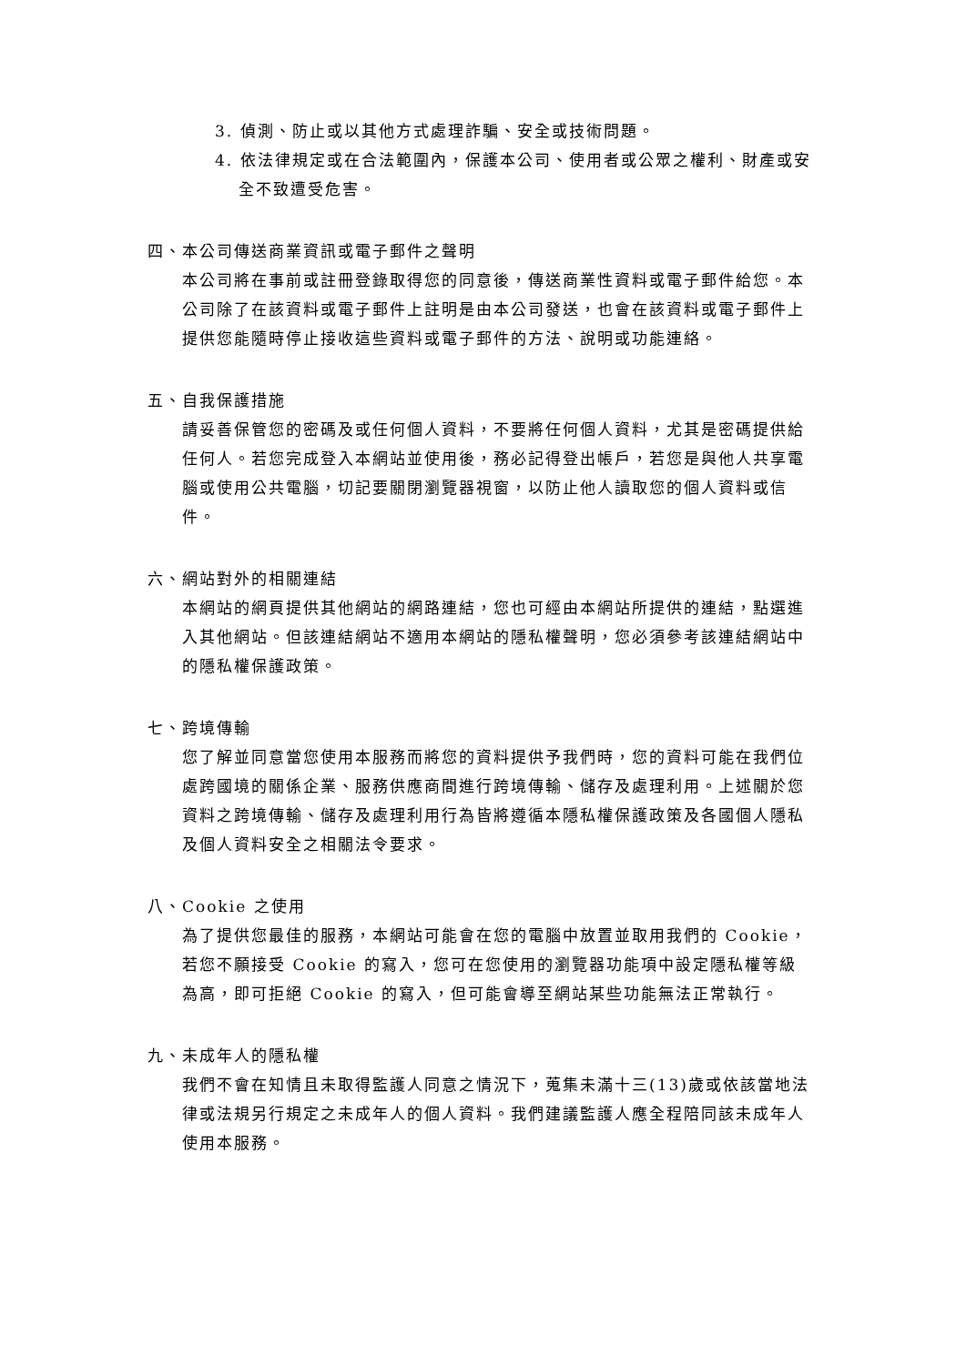3. 偵測、防止或以其他方式處理詐騙、安全或技術問題。
4. 依法律規定或在合法範圍內，保護本公司、使用者或公眾之權利、財產或安全不致遭受危害。
四、本公司傳送商業資訊或電子郵件之聲明
本公司將在事前或註冊登錄取得您的同意後，傳送商業性資料或電子郵件給您。本公司除了在該資料或電子郵件上註明是由本公司發送，也會在該資料或電子郵件上提供您能隨時停止接收這些資料或電子郵件的方法、說明或功能連絡。
五、自我保護措施
請妥善保管您的密碼及或任何個人資料，不要將任何個人資料，尤其是密碼提供給任何人。若您完成登入本網站並使用後，務必記得登出帳戶，若您是與他人共享電腦或使用公共電腦，切記要關閉瀏覽器視窗，以防止他人讀取您的個人資料或信件。
六、網站對外的相關連結
本網站的網頁提供其他網站的網路連結，您也可經由本網站所提供的連結，點選進入其他網站。但該連結網站不適用本網站的隱私權聲明，您必須參考該連結網站中的隱私權保護政策。
七、跨境傳輸
您了解並同意當您使用本服務而將您的資料提供予我們時，您的資料可能在我們位處跨國境的關係企業、服務供應商間進行跨境傳輸、儲存及處理利用。上述關於您資料之跨境傳輸、儲存及處理利用行為皆將遵循本隱私權保護政策及各國個人隱私及個人資料安全之相關法令要求。
八、Cookie 之使用
為了提供您最佳的服務，本網站可能會在您的電腦中放置並取用我們的 Cookie，若您不願接受 Cookie 的寫入，您可在您使用的瀏覽器功能項中設定隱私權等級為高，即可拒絕 Cookie 的寫入，但可能會導至網站某些功能無法正常執行。
九、未成年人的隱私權
我們不會在知情且未取得監護人同意之情況下，蒐集未滿十三(13)歲或依該當地法律或法規另行規定之未成年人的個人資料。我們建議監護人應全程陪同該未成年人使用本服務。